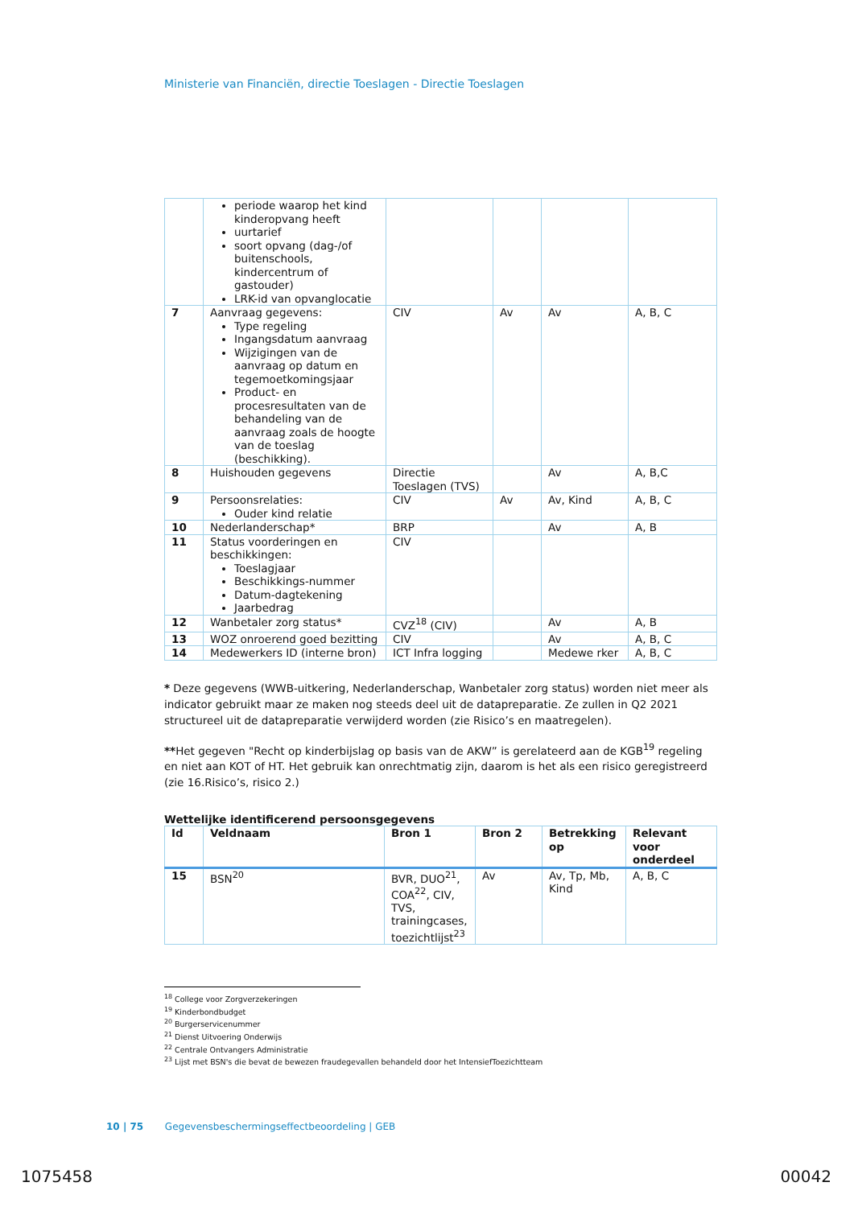Ministerie van Financiën, directie Toeslagen - Directie Toeslagen
| | periode waarop het kind kinderopvang heeft uurtarief soort opvang (dag-/of buitenschools, kindercentrum of gastouder) LRK-id van opvanglocatie | | | | |
| 7 | Aanvraag gegevens: Type regeling Ingangsdatum aanvraag Wijzigingen van de aanvraag op datum en tegemoetkomingsjaar Product- en procesresultaten van de behandeling van de aanvraag zoals de hoogte van de toeslag (beschikking). | CIV | Av | Av | A, B, C |
| 8 | Huishouden gegevens | Directie Toeslagen (TVS) | | Av | A, B,C |
| 9 | Persoonsrelaties: Ouder kind relatie | CIV | Av | Av, Kind | A, B, C |
| 10 | Nederlanderschap* | BRP | | Av | A, B |
| 11 | Status voorderingen en beschikkingen: Toeslagjaar Beschikkings-nummer Datum-dagtekening Jaarbedrag | CIV | | | |
| 12 | Wanbetaler zorg status* | CVZ<sup>18</sup> (CIV) | | Av | A, B |
| 13 | WOZ onroerend goed bezitting | CIV | | Av | A, B, C |
| 14 | Medewerkers ID (interne bron) | ICT Infra logging | | Medewe rker | A, B, C |
* Deze gegevens (WWB-uitkering, Nederlanderschap, Wanbetaler zorg status) worden niet meer als indicator gebruikt maar ze maken nog steeds deel uit de datapreparatie. Ze zullen in Q2 2021 structureel uit de datapreparatie verwijderd worden (zie Risico’s en maatregelen).
**Het gegeven "Recht op kinderbijslag op basis van de AKW” is gerelateerd aan de KGB<sup>19</sup> regeling en niet aan KOT of HT. Het gebruik kan onrechtmatig zijn, daarom is het als een risico geregistreerd (zie 16.Risico’s, risico 2.)
Wettelijke identificerend persoonsgegevens
| Id | Veldnaam | Bron 1 | Bron 2 | Betrekking op | Relevant voor onderdeel |
| --- | --- | --- | --- | --- | --- |
| 15 | BSN<sup>20</sup> | BVR, DUO<sup>21</sup>, COA<sup>22</sup>, CIV, TVS, trainingcases, toezichtlijst<sup>23</sup> | Av | Av, Tp, Mb, Kind | A, B, C |
<sup>18</sup> College voor Zorgverzekeringen
<sup>19</sup> Kinderbondbudget
<sup>20</sup> Burgerservicenummer
<sup>21</sup> Dienst Uitvoering Onderwijs
<sup>22</sup> Centrale Ontvangers Administratie
<sup>23</sup> Lijst met BSN's die bevat de bewezen fraudegevallen behandeld door het IntensiefToezichtteam
10 | 75 Gegevensbeschermingseffectbeoordeling | GEB
1075458 00042